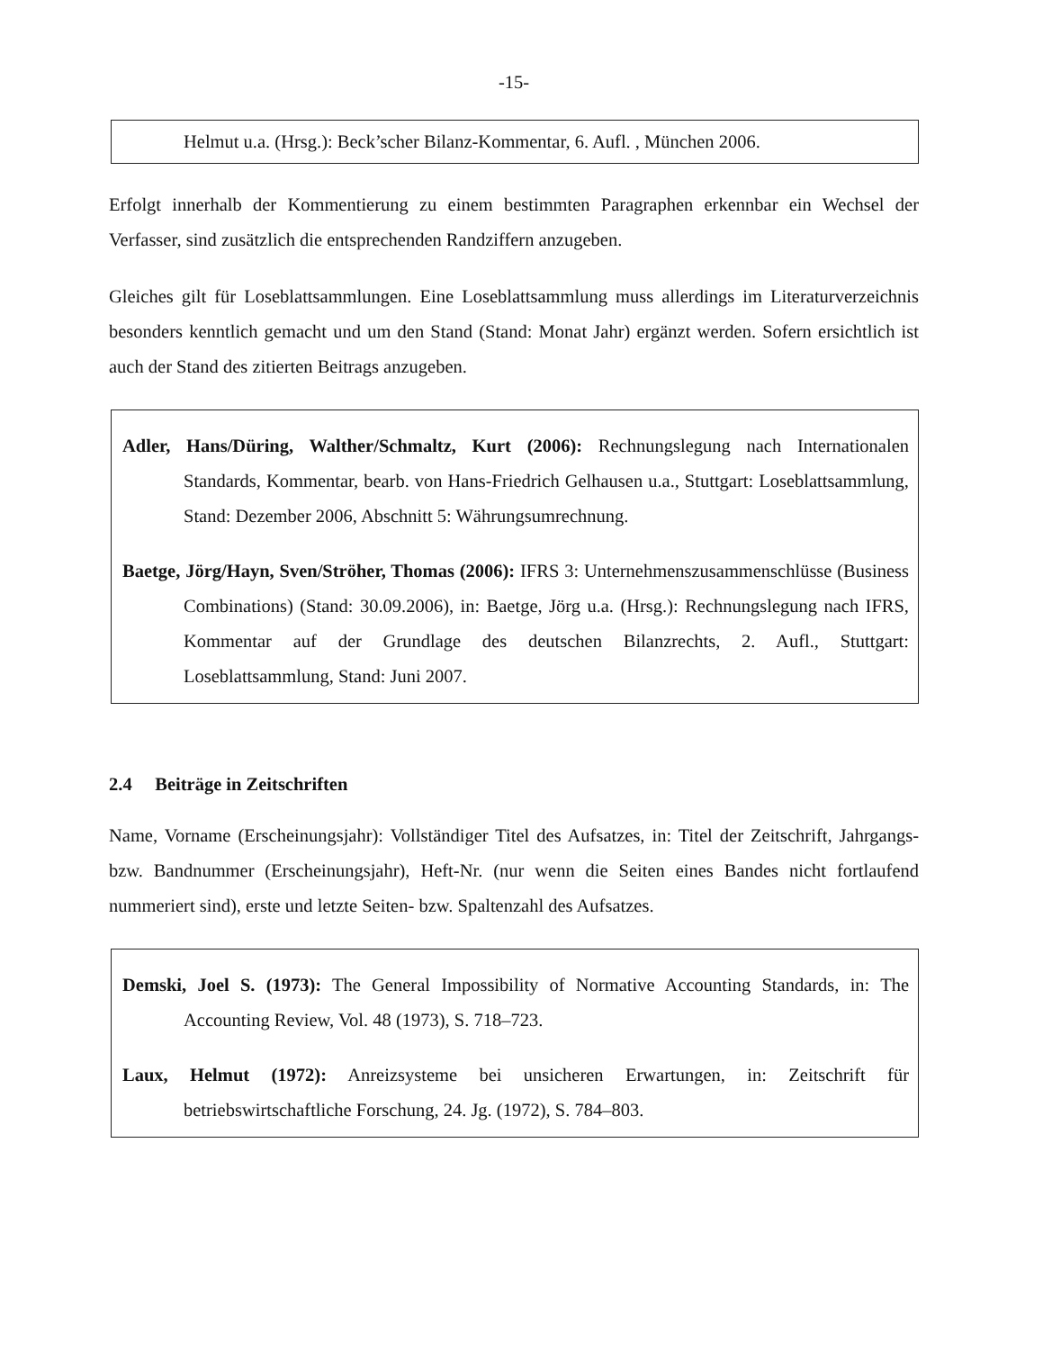-15-
Helmut u.a. (Hrsg.): Beck’scher Bilanz-Kommentar, 6. Aufl. , München 2006.
Erfolgt innerhalb der Kommentierung zu einem bestimmten Paragraphen erkennbar ein Wechsel der Verfasser, sind zusätzlich die entsprechenden Randziffern anzugeben.
Gleiches gilt für Loseblattsammlungen. Eine Loseblattsammlung muss allerdings im Literaturverzeichnis besonders kenntlich gemacht und um den Stand (Stand: Monat Jahr) ergänzt werden. Sofern ersichtlich ist auch der Stand des zitierten Beitrags anzugeben.
Adler, Hans/Düring, Walther/Schmaltz, Kurt (2006): Rechnungslegung nach Internationalen Standards, Kommentar, bearb. von Hans-Friedrich Gelhausen u.a., Stuttgart: Loseblattsammlung, Stand: Dezember 2006, Abschnitt 5: Währungsumrechnung.
Baetge, Jörg/Hayn, Sven/Ströher, Thomas (2006): IFRS 3: Unternehmenszusammenschlüsse (Business Combinations) (Stand: 30.09.2006), in: Baetge, Jörg u.a. (Hrsg.): Rechnungslegung nach IFRS, Kommentar auf der Grundlage des deutschen Bilanzrechts, 2. Aufl., Stuttgart: Loseblattsammlung, Stand: Juni 2007.
2.4 Beiträge in Zeitschriften
Name, Vorname (Erscheinungsjahr): Vollständiger Titel des Aufsatzes, in: Titel der Zeitschrift, Jahrgangs- bzw. Bandnummer (Erscheinungsjahr), Heft-Nr. (nur wenn die Seiten eines Bandes nicht fortlaufend nummeriert sind), erste und letzte Seiten- bzw. Spaltenzahl des Aufsatzes.
Demski, Joel S. (1973): The General Impossibility of Normative Accounting Standards, in: The Accounting Review, Vol. 48 (1973), S. 718–723.
Laux, Helmut (1972): Anreizsysteme bei unsicheren Erwartungen, in: Zeitschrift für betriebswirtschaftliche Forschung, 24. Jg. (1972), S. 784–803.